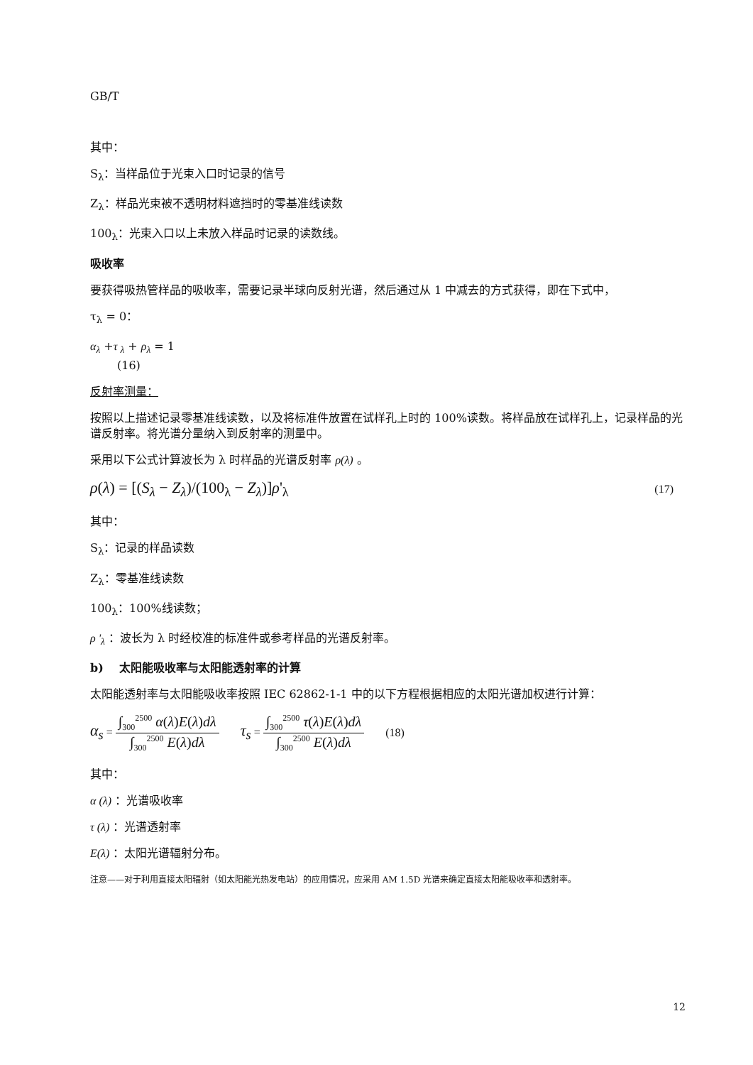GB/T
其中：
S<sub>λ</sub>：当样品位于光束入口时记录的信号
Z<sub>λ</sub>：样品光束被不透明材料遮挡时的零基准线读数
100<sub>λ</sub>：光束入口以上未放入样品时记录的读数线。
吸收率
要获得吸热管样品的吸收率，需要记录半球向反射光谱，然后通过从 1 中减去的方式获得，即在下式中，
τ<sub>λ</sub> = 0：
α<sub>λ</sub> +τ <sub>λ</sub> + ρ<sub>λ</sub> = 1
(16)
反射率测量：
按照以上描述记录零基准线读数，以及将标准件放置在试样孔上时的 100%读数。将样品放在试样孔上，记录样品的光谱反射率。将光谱分量纳入到反射率的测量中。
采用以下公式计算波长为 λ 时样品的光谱反射率 ρ(λ) 。
ρ(λ) = [(S<sub>λ</sub> − Z<sub>λ</sub>)/(100<sub>λ</sub> − Z<sub>λ</sub>)]ρ'<sub>λ</sub> (17)
其中：
S<sub>λ</sub>：记录的样品读数
Z<sub>λ</sub>：零基准线读数
100<sub>λ</sub>：100%线读数；
ρ '<sub>λ</sub> ：波长为 λ 时经校准的标准件或参考样品的光谱反射率。
b) 太阳能吸收率与太阳能透射率的计算
太阳能透射率与太阳能吸收率按照 IEC 62862-1-1 中的以下方程根据相应的太阳光谱加权进行计算：
α<sub>s</sub> =
∫<sub>300</sub><sup>2500</sup> α(λ)E(λ)dλ
∫<sub>300</sub><sup>2500</sup> E(λ)dλ
τ<sub>s</sub> =
∫<sub>300</sub><sup>2500</sup> τ(λ)E(λ)dλ
∫<sub>300</sub><sup>2500</sup> E(λ)dλ
(18)
其中：
α (λ) ：光谱吸收率
τ (λ) ：光谱透射率
E(λ) ：太阳光谱辐射分布。
注意——对于利用直接太阳辐射（如太阳能光热发电站）的应用情况，应采用 AM 1.5D 光谱来确定直接太阳能吸收率和透射率。
12